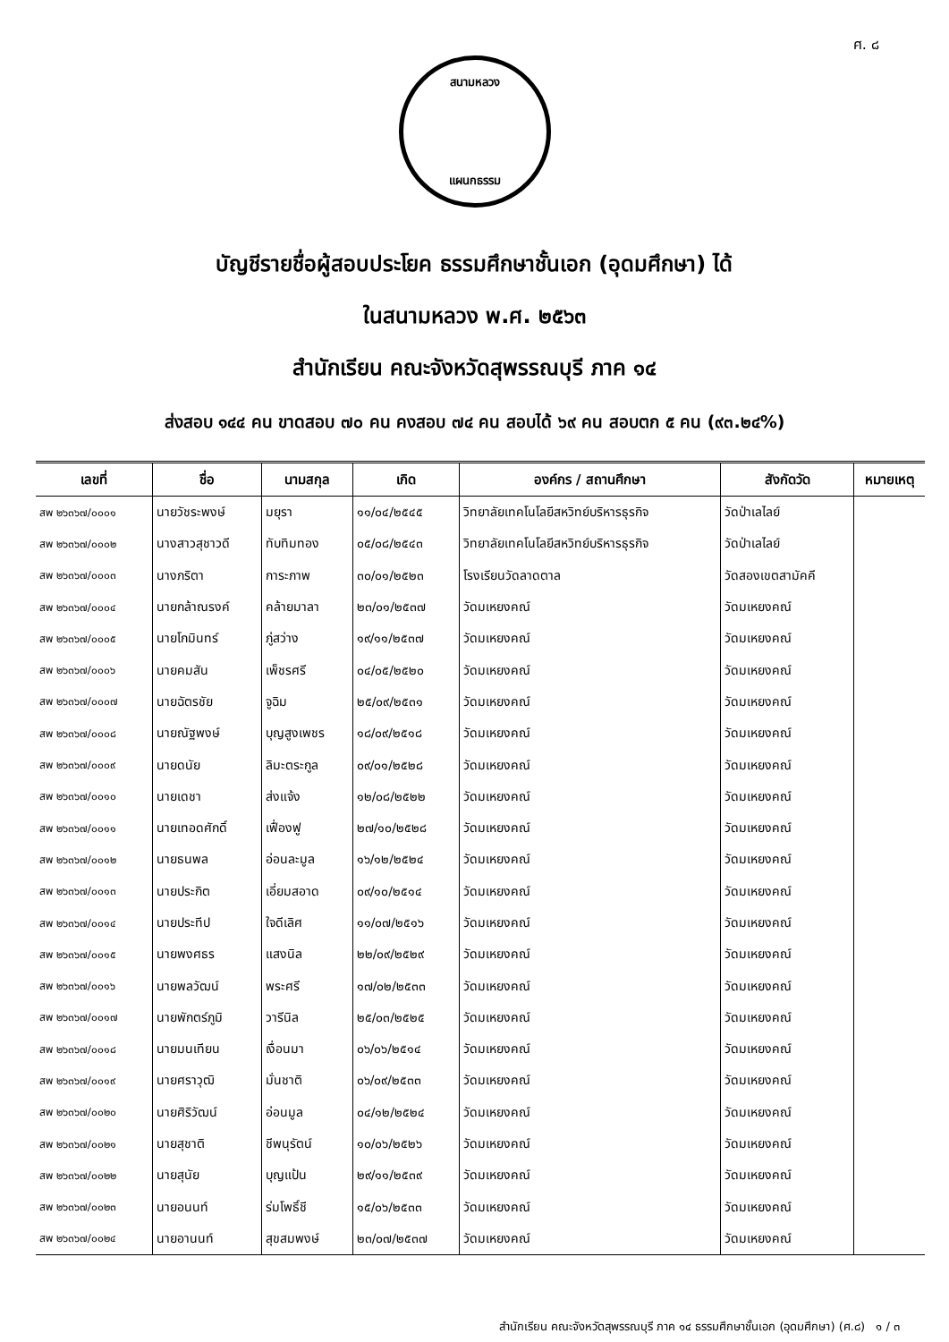ศ. ๘
สนามหลวง
แผนกธรรม
บัญชีรายชื่อผู้สอบประโยค ธรรมศึกษาชั้นเอก (อุดมศึกษา) ได้
ในสนามหลวง พ.ศ. ๒๕๖๓
สำนักเรียน คณะจังหวัดสุพรรณบุรี ภาค ๑๔
ส่งสอบ ๑๔๔ คน ขาดสอบ ๗๐ คน คงสอบ ๗๔ คน สอบได้ ๖๙ คน สอบตก ๕ คน (๙๓.๒๔%)
| เลขที่ | ชื่อ | นามสกุล | เกิด | องค์กร / สถานศึกษา | สังกัดวัด | หมายเหตุ |
| --- | --- | --- | --- | --- | --- | --- |
| สพ ๒๖๓๖๗/๐๐๐๑ | นายวัชระพงษ์ | มยุรา | ๑๑/๐๔/๒๕๔๕ | วิทยาลัยเทคโนโลยีสหวิทย์บริหารธุรกิจ | วัดป่าเลไลย์ | |
| สพ ๒๖๓๖๗/๐๐๐๒ | นางสาวสุชาวดี | ทับทิมทอง | ๐๕/๐๘/๒๕๔๓ | วิทยาลัยเทคโนโลยีสหวิทย์บริหารธุรกิจ | วัดป่าเลไลย์ | |
| สพ ๒๖๓๖๗/๐๐๐๓ | นางภริตา | การะภาพ | ๓๐/๐๑/๒๕๒๓ | โรงเรียนวัดลาดตาล | วัดสองเขตสามัคคี | |
| สพ ๒๖๓๖๗/๐๐๐๔ | นายกล้าณรงค์ | คล้ายมาลา | ๒๓/๐๑/๒๕๓๗ | วัดมเหยงคณ์ | วัดมเหยงคณ์ | |
| สพ ๒๖๓๖๗/๐๐๐๕ | นายโกมินทร์ | ภู่สว่าง | ๑๙/๑๑/๒๕๓๗ | วัดมเหยงคณ์ | วัดมเหยงคณ์ | |
| สพ ๒๖๓๖๗/๐๐๐๖ | นายคมสัน | เพ็ชรศรี | ๐๔/๐๕/๒๕๒๐ | วัดมเหยงคณ์ | วัดมเหยงคณ์ | |
| สพ ๒๖๓๖๗/๐๐๐๗ | นายฉัตรชัย | จูฉิม | ๒๕/๐๙/๒๕๓๑ | วัดมเหยงคณ์ | วัดมเหยงคณ์ | |
| สพ ๒๖๓๖๗/๐๐๐๘ | นายณัฐพงษ์ | บุญสูงเพชร | ๑๘/๐๙/๒๕๑๘ | วัดมเหยงคณ์ | วัดมเหยงคณ์ | |
| สพ ๒๖๓๖๗/๐๐๐๙ | นายดนัย | ลิมะตระกูล | ๐๙/๐๑/๒๕๒๘ | วัดมเหยงคณ์ | วัดมเหยงคณ์ | |
| สพ ๒๖๓๖๗/๐๐๑๐ | นายเดชา | ส่งแจ้ง | ๑๒/๐๘/๒๕๒๒ | วัดมเหยงคณ์ | วัดมเหยงคณ์ | |
| สพ ๒๖๓๖๗/๐๐๑๑ | นายเทอดศักดิ์ | เฟื่องฟู | ๒๗/๑๐/๒๕๒๘ | วัดมเหยงคณ์ | วัดมเหยงคณ์ | |
| สพ ๒๖๓๖๗/๐๐๑๒ | นายธนพล | อ่อนละมูล | ๑๖/๑๒/๒๕๒๔ | วัดมเหยงคณ์ | วัดมเหยงคณ์ | |
| สพ ๒๖๓๖๗/๐๐๑๓ | นายประกิต | เอี่ยมสอาด | ๐๙/๑๐/๒๕๑๔ | วัดมเหยงคณ์ | วัดมเหยงคณ์ | |
| สพ ๒๖๓๖๗/๐๐๑๔ | นายประทีป | ใจดีเลิศ | ๑๑/๐๗/๒๕๑๖ | วัดมเหยงคณ์ | วัดมเหยงคณ์ | |
| สพ ๒๖๓๖๗/๐๐๑๕ | นายพงศธร | แสงนิล | ๒๒/๐๙/๒๕๒๙ | วัดมเหยงคณ์ | วัดมเหยงคณ์ | |
| สพ ๒๖๓๖๗/๐๐๑๖ | นายพลวัฒน์ | พระศรี | ๑๗/๐๒/๒๕๓๓ | วัดมเหยงคณ์ | วัดมเหยงคณ์ | |
| สพ ๒๖๓๖๗/๐๐๑๗ | นายพักตร์ภูมิ | วารีนิล | ๒๕/๐๓/๒๕๒๕ | วัดมเหยงคณ์ | วัดมเหยงคณ์ | |
| สพ ๒๖๓๖๗/๐๐๑๘ | นายมนเทียน | เงื่อนมา | ๐๖/๐๖/๒๕๑๔ | วัดมเหยงคณ์ | วัดมเหยงคณ์ | |
| สพ ๒๖๓๖๗/๐๐๑๙ | นายศราวุฒิ | มั่นชาติ | ๐๖/๐๙/๒๕๓๓ | วัดมเหยงคณ์ | วัดมเหยงคณ์ | |
| สพ ๒๖๓๖๗/๐๐๒๐ | นายศิริวัฒน์ | อ่อนมูล | ๐๔/๑๒/๒๕๒๔ | วัดมเหยงคณ์ | วัดมเหยงคณ์ | |
| สพ ๒๖๓๖๗/๐๐๒๑ | นายสุชาติ | ชีพนุรัตน์ | ๑๐/๐๖/๒๕๒๖ | วัดมเหยงคณ์ | วัดมเหยงคณ์ | |
| สพ ๒๖๓๖๗/๐๐๒๒ | นายสุนัย | บุญแป้น | ๒๙/๑๑/๒๕๓๙ | วัดมเหยงคณ์ | วัดมเหยงคณ์ | |
| สพ ๒๖๓๖๗/๐๐๒๓ | นายอนนท์ | ร่มโพธิ์ชี | ๑๕/๐๖/๒๕๓๓ | วัดมเหยงคณ์ | วัดมเหยงคณ์ | |
| สพ ๒๖๓๖๗/๐๐๒๔ | นายอานนท์ | สุขสมพงษ์ | ๒๓/๐๗/๒๕๓๗ | วัดมเหยงคณ์ | วัดมเหยงคณ์ | |
สำนักเรียน คณะจังหวัดสุพรรณบุรี ภาค ๑๔ ธรรมศึกษาชั้นเอก (อุดมศึกษา) (ศ.๘) ๑ / ๓